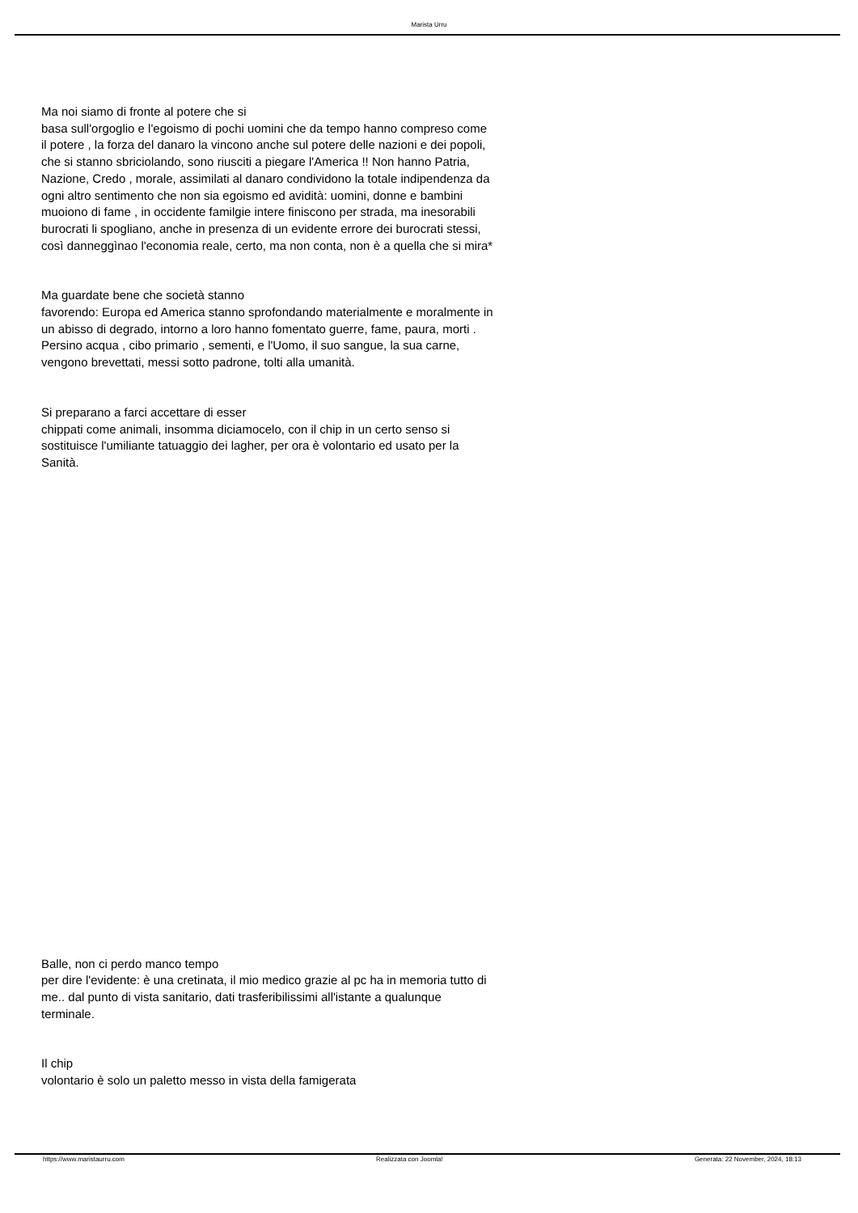Marista Urru
Ma noi siamo di fronte al potere che si
basa sull'orgoglio e l'egoismo di pochi uomini che da tempo hanno compreso come il potere , la forza del danaro la vincono anche sul potere delle nazioni e dei popoli, che si stanno sbriciolando, sono riusciti a piegare l'America !! Non hanno Patria, Nazione, Credo , morale, assimilati al danaro condividono la totale indipendenza da ogni altro sentimento che non sia egoismo ed avidità: uomini, donne e bambini muoiono di fame , in occidente familgie intere finiscono per strada, ma inesorabili burocrati li spogliano, anche in presenza di un evidente errore dei burocrati stessi, così danneggìnao l'economia reale, certo, ma non conta, non è a quella che si mira*
Ma guardate bene che società stanno
favorendo: Europa ed America stanno sprofondando materialmente e moralmente in un abisso di degrado, intorno a loro hanno fomentato guerre, fame, paura, morti . Persino acqua , cibo primario , sementi, e l'Uomo, il suo sangue, la sua carne, vengono brevettati, messi sotto padrone, tolti alla umanità.
Si preparano a farci accettare di esser
chippati come animali, insomma diciamocelo, con il chip in un certo senso si sostituisce l'umiliante tatuaggio dei lagher, per ora è volontario ed usato per la Sanità.
Balle, non ci perdo manco tempo
per dire l'evidente: è una cretinata, il mio medico grazie al pc ha in memoria tutto di me.. dal punto di vista sanitario, dati trasferibilissimi all'istante a qualunque terminale.
Il chip
volontario è solo un paletto messo in vista della famigerata
https://www.maristaurru.com Realizzata con Joomla! Generata: 22 November, 2024, 18:13